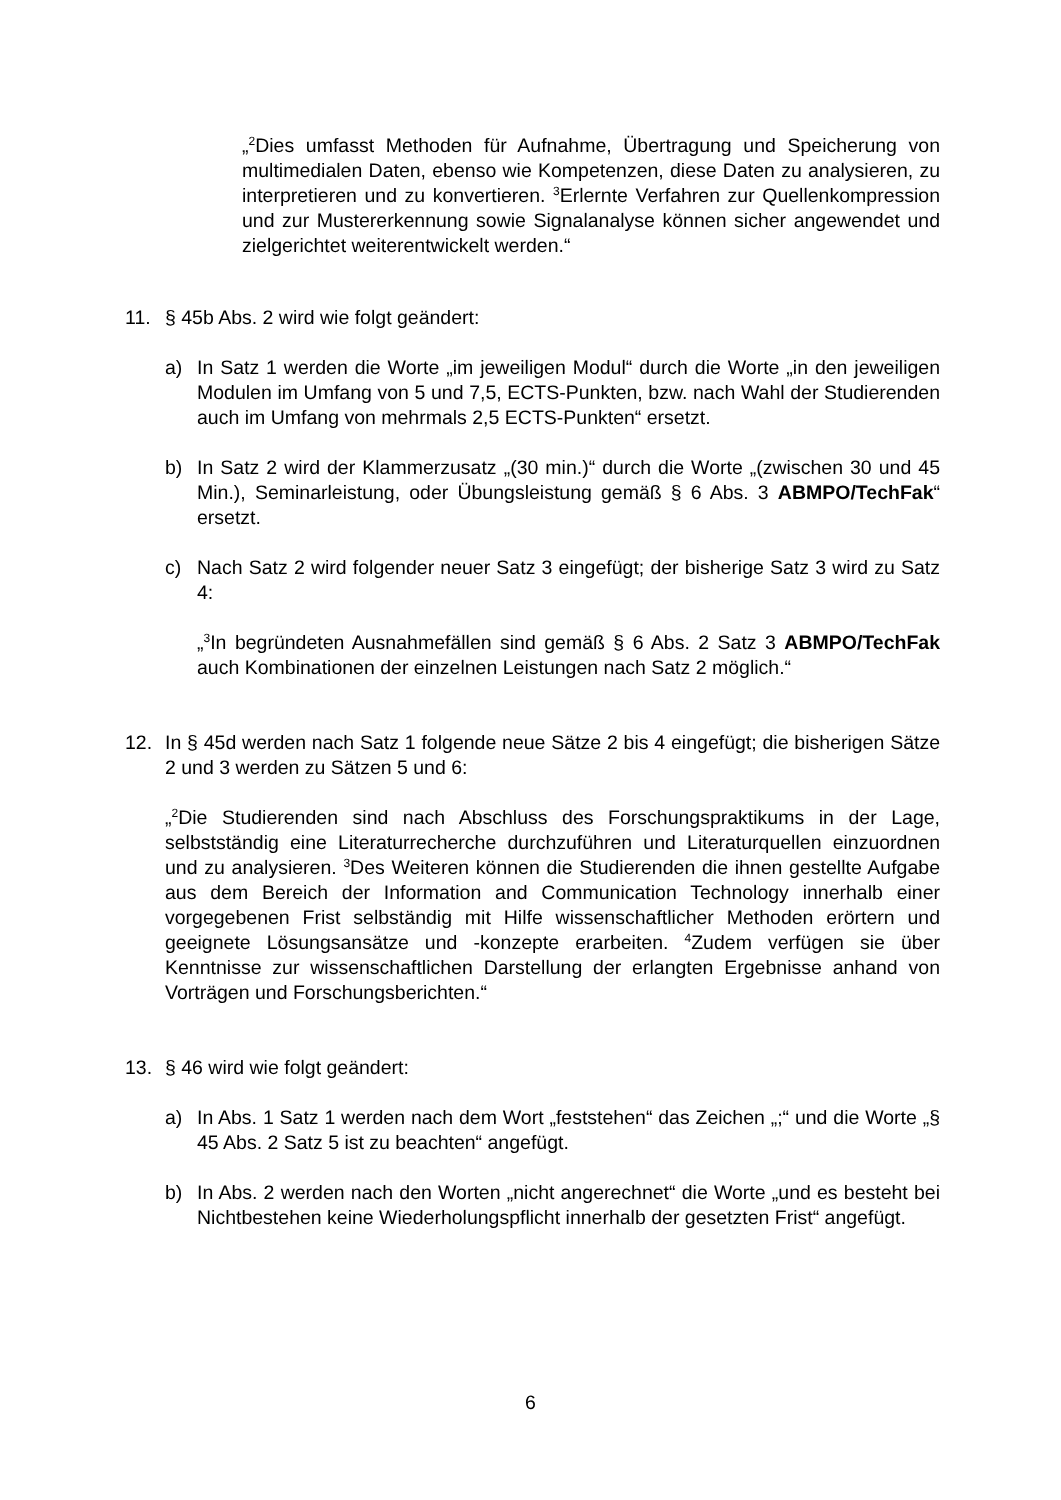„<sup>2</sup>Dies umfasst Methoden für Aufnahme, Übertragung und Speicherung von multimedialen Daten, ebenso wie Kompetenzen, diese Daten zu analysieren, zu interpretieren und zu konvertieren. <sup>3</sup>Erlernte Verfahren zur Quellenkompression und zur Mustererkennung sowie Signalanalyse können sicher angewendet und zielgerichtet weiterentwickelt werden.“
11. § 45b Abs. 2 wird wie folgt geändert:
a) In Satz 1 werden die Worte „im jeweiligen Modul“ durch die Worte „in den jeweiligen Modulen im Umfang von 5 und 7,5, ECTS-Punkten, bzw. nach Wahl der Studierenden auch im Umfang von mehrmals 2,5 ECTS-Punkten“ ersetzt.
b) In Satz 2 wird der Klammerzusatz „(30 min.)“ durch die Worte „(zwischen 30 und 45 Min.), Seminarleistung, oder Übungsleistung gemäß § 6 Abs. 3 ABMPO/TechFak“ ersetzt.
c) Nach Satz 2 wird folgender neuer Satz 3 eingefügt; der bisherige Satz 3 wird zu Satz 4:
„<sup>3</sup>In begründeten Ausnahmefällen sind gemäß § 6 Abs. 2 Satz 3 ABMPO/TechFak auch Kombinationen der einzelnen Leistungen nach Satz 2 möglich.“
12. In § 45d werden nach Satz 1 folgende neue Sätze 2 bis 4 eingefügt; die bisherigen Sätze 2 und 3 werden zu Sätzen 5 und 6:
„<sup>2</sup>Die Studierenden sind nach Abschluss des Forschungspraktikums in der Lage, selbstständig eine Literaturrecherche durchzuführen und Literaturquellen einzuordnen und zu analysieren. <sup>3</sup>Des Weiteren können die Studierenden die ihnen gestellte Aufgabe aus dem Bereich der Information and Communication Technology innerhalb einer vorgegebenen Frist selbständig mit Hilfe wissenschaftlicher Methoden erörtern und geeignete Lösungsansätze und -konzepte erarbeiten. <sup>4</sup>Zudem verfügen sie über Kenntnisse zur wissenschaftlichen Darstellung der erlangten Ergebnisse anhand von Vorträgen und Forschungsberichten.“
13. § 46 wird wie folgt geändert:
a) In Abs. 1 Satz 1 werden nach dem Wort „feststehen“ das Zeichen „;“ und die Worte „§ 45 Abs. 2 Satz 5 ist zu beachten“ angefügt.
b) In Abs. 2 werden nach den Worten „nicht angerechnet“ die Worte „und es besteht bei Nichtbestehen keine Wiederholungspflicht innerhalb der gesetzten Frist“ angefügt.
6